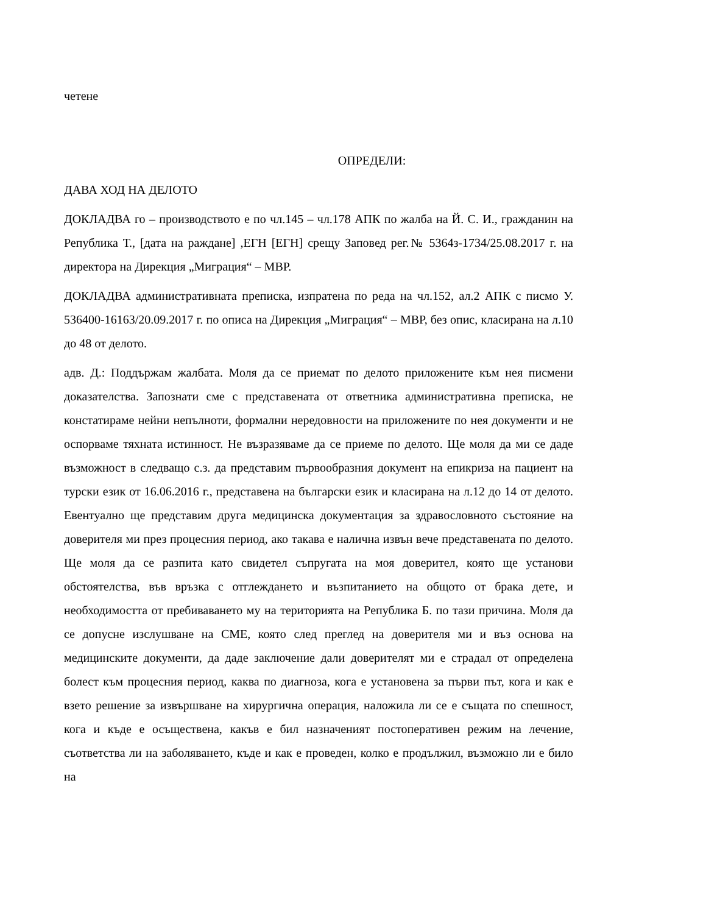четене
ОПРЕДЕЛИ:
ДАВА ХОД НА ДЕЛОТО
ДОКЛАДВА го – производството е по чл.145 – чл.178 АПК по жалба на Й. С. И., гражданин на Република Т., [дата на раждане] ,ЕГН [ЕГН] срещу Заповед рег.№ 5364з-1734/25.08.2017 г. на директора на Дирекция „Миграция“ – МВР.
ДОКЛАДВА административната преписка, изпратена по реда на чл.152, ал.2 АПК с писмо У. 536400-16163/20.09.2017 г. по описа на Дирекция „Миграция“ – МВР, без опис, класирана на л.10 до 48 от делото.
адв. Д.: Поддържам жалбата. Моля да се приемат по делото приложените към нея писмени доказателства. Запознати сме с представената от ответника административна преписка, не констатираме нейни непълноти, формални нередовности на приложените по нея документи и не оспорваме тяхната истинност. Не възразяваме да се приеме по делото. Ще моля да ми се даде възможност в следващо с.з. да представим първообразния документ на епикриза на пациент на турски език от 16.06.2016 г., представена на български език и класирана на л.12 до 14 от делото. Евентуално ще представим друга медицинска документация за здравословното състояние на доверителя ми през процесния период, ако такава е налична извън вече представената по делото. Ще моля да се разпита като свидетел съпругата на моя доверител, която ще установи обстоятелства, във връзка с отглеждането и възпитанието на общото от брака дете, и необходимостта от пребиваването му на територията на Република Б. по тази причина. Моля да се допусне изслушване на СМЕ, която след преглед на доверителя ми и въз основа на медицинските документи, да даде заключение дали доверителят ми е страдал от определена болест към процесния период, каква по диагноза, кога е установена за първи път, кога и как е взето решение за извършване на хирургична операция, наложила ли се е същата по спешност, кога и къде е осъществена, какъв е бил назначеният постоперативен режим на лечение, съответства ли на заболяването, къде и как е проведен, колко е продължил, възможно ли е било на